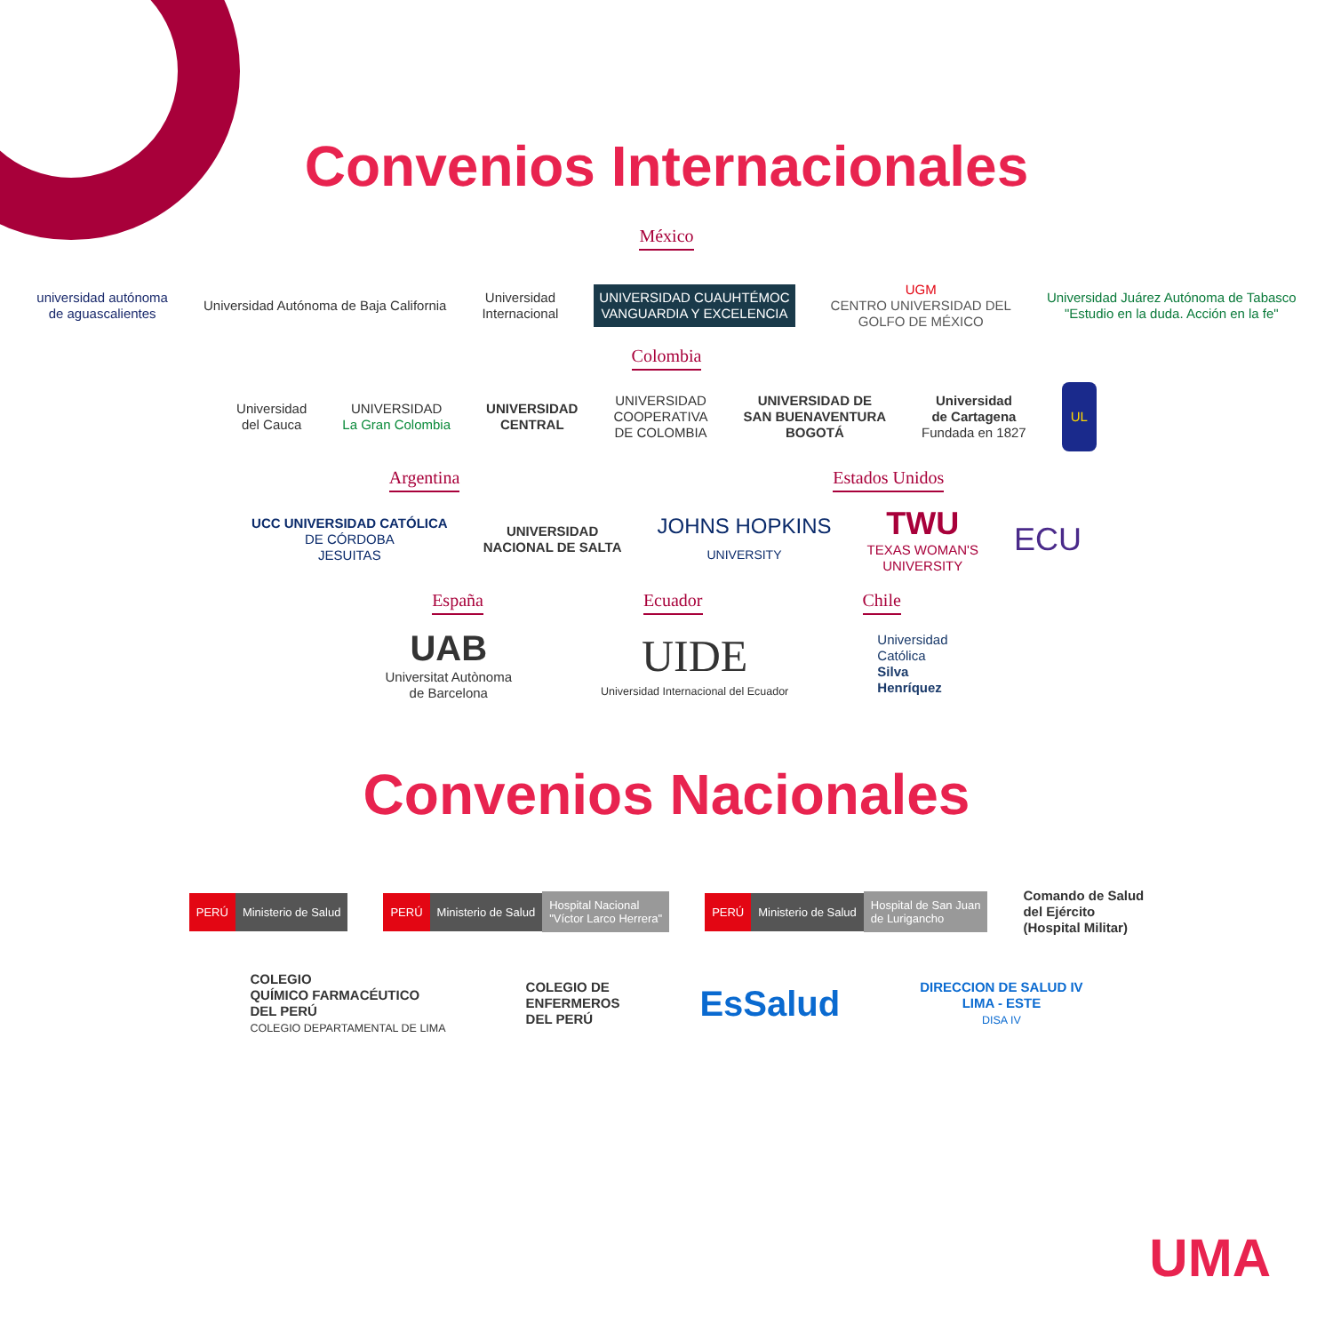Convenios Internacionales
México
universidad autónoma
de aguascalientes
Universidad Autónoma de Baja California
Universidad
Internacional
UNIVERSIDAD CUAUHTÉMOC
VANGUARDIA Y EXCELENCIA
UGM
CENTRO UNIVERSIDAD DEL
GOLFO DE MÉXICO
Universidad Juárez Autónoma de Tabasco
"Estudio en la duda. Acción en la fe"
Colombia
Universidad
del Cauca
UNIVERSIDAD
La Gran Colombia
UNIVERSIDAD
CENTRAL
UNIVERSIDAD
COOPERATIVA
DE COLOMBIA
UNIVERSIDAD DE
SAN BUENAVENTURA
BOGOTÁ
Universidad
de Cartagena
Fundada en 1827
UL
Argentina Estados Unidos
UCC UNIVERSIDAD CATÓLICA
DE CÓRDOBA
JESUITAS
UNIVERSIDAD
NACIONAL DE SALTA
JOHNS HOPKINS
UNIVERSITY
TWU
TEXAS WOMAN'S
UNIVERSITY
ECU
España Ecuador Chile
UAB
Universitat Autònoma
de Barcelona
UIDE
Universidad Internacional del Ecuador
Universidad
Católica
Silva
Henríquez
Convenios Nacionales
PERÚ Ministerio de Salud
PERÚ Ministerio de Salud Hospital Nacional
"Víctor Larco Herrera"
PERÚ Ministerio de Salud Hospital de San Juan
de Lurigancho
Comando de Salud
del Ejército
(Hospital Militar)
COLEGIO
QUÍMICO FARMACÉUTICO
DEL PERÚ
COLEGIO DEPARTAMENTAL DE LIMA
COLEGIO DE
ENFERMEROS
DEL PERÚ
EsSalud
DIRECCION DE SALUD IV
LIMA - ESTE
DISA IV
UMA